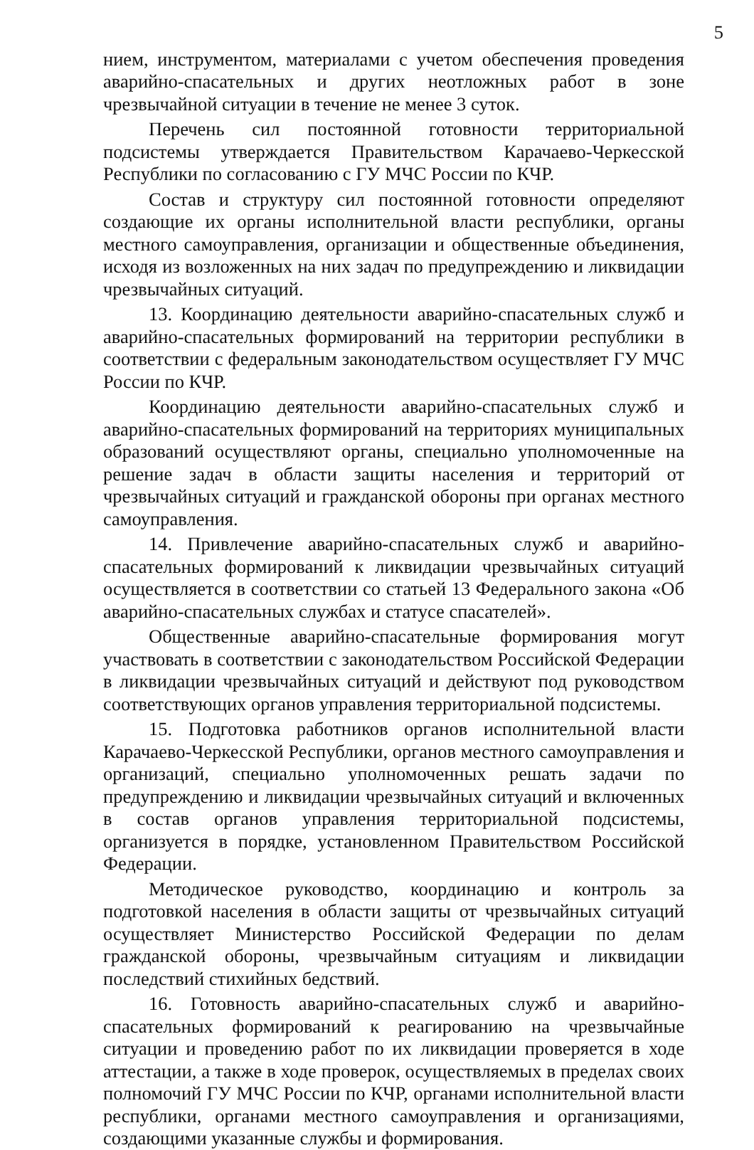5
нием, инструментом, материалами с учетом обеспечения проведения аварийно-спасательных и других неотложных работ в зоне чрезвычайной ситуации в течение не менее 3 суток.
Перечень сил постоянной готовности территориальной подсистемы утверждается Правительством Карачаево-Черкесской Республики по согласованию с ГУ МЧС России по КЧР.
Состав и структуру сил постоянной готовности определяют создающие их органы исполнительной власти республики, органы местного самоуправления, организации и общественные объединения, исходя из возложенных на них задач по предупреждению и ликвидации чрезвычайных ситуаций.
13. Координацию деятельности аварийно-спасательных служб и аварийно-спасательных формирований на территории республики в соответствии с федеральным законодательством осуществляет ГУ МЧС России по КЧР.
Координацию деятельности аварийно-спасательных служб и аварийно-спасательных формирований на территориях муниципальных образований осуществляют органы, специально уполномоченные на решение задач в области защиты населения и территорий от чрезвычайных ситуаций и гражданской обороны при органах местного самоуправления.
14. Привлечение аварийно-спасательных служб и аварийно-спасательных формирований к ликвидации чрезвычайных ситуаций осуществляется в соответствии со статьей 13 Федерального закона «Об аварийно-спасательных службах и статусе спасателей».
Общественные аварийно-спасательные формирования могут участвовать в соответствии с законодательством Российской Федерации в ликвидации чрезвычайных ситуаций и действуют под руководством соответствующих органов управления территориальной подсистемы.
15. Подготовка работников органов исполнительной власти Карачаево-Черкесской Республики, органов местного самоуправления и организаций, специально уполномоченных решать задачи по предупреждению и ликвидации чрезвычайных ситуаций и включенных в состав органов управления территориальной подсистемы, организуется в порядке, установленном Правительством Российской Федерации.
Методическое руководство, координацию и контроль за подготовкой населения в области защиты от чрезвычайных ситуаций осуществляет Министерство Российской Федерации по делам гражданской обороны, чрезвычайным ситуациям и ликвидации последствий стихийных бедствий.
16. Готовность аварийно-спасательных служб и аварийно-спасательных формирований к реагированию на чрезвычайные ситуации и проведению работ по их ликвидации проверяется в ходе аттестации, а также в ходе проверок, осуществляемых в пределах своих полномочий ГУ МЧС России по КЧР, органами исполнительной власти республики, органами местного самоуправления и организациями, создающими указанные службы и формирования.